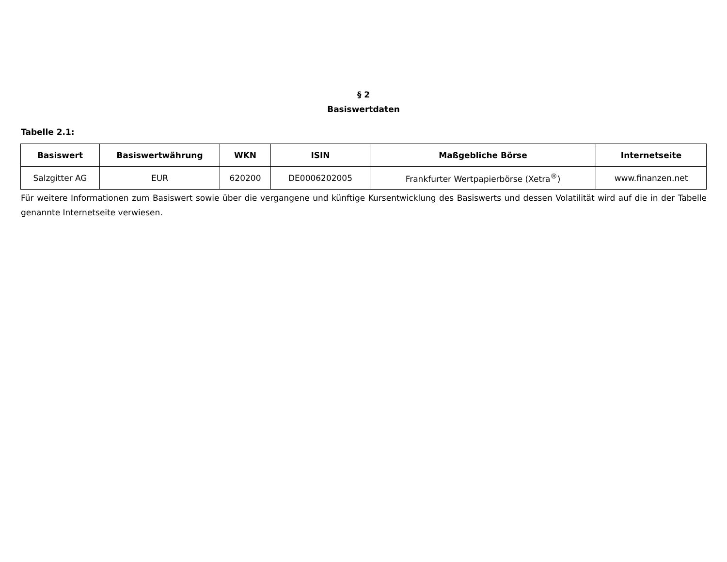§ 2
Basiswertdaten
Tabelle 2.1:
| Basiswert | Basiswertwährung | WKN | ISIN | Maßgebliche Börse | Internetseite |
| --- | --- | --- | --- | --- | --- |
| Salzgitter AG | EUR | 620200 | DE0006202005 | Frankfurter Wertpapierbörse (Xetra<sup>®</sup>) | www.finanzen.net |
Für weitere Informationen zum Basiswert sowie über die vergangene und künftige Kursentwicklung des Basiswerts und dessen Volatilität wird auf die in der Tabelle genannte Internetseite verwiesen.